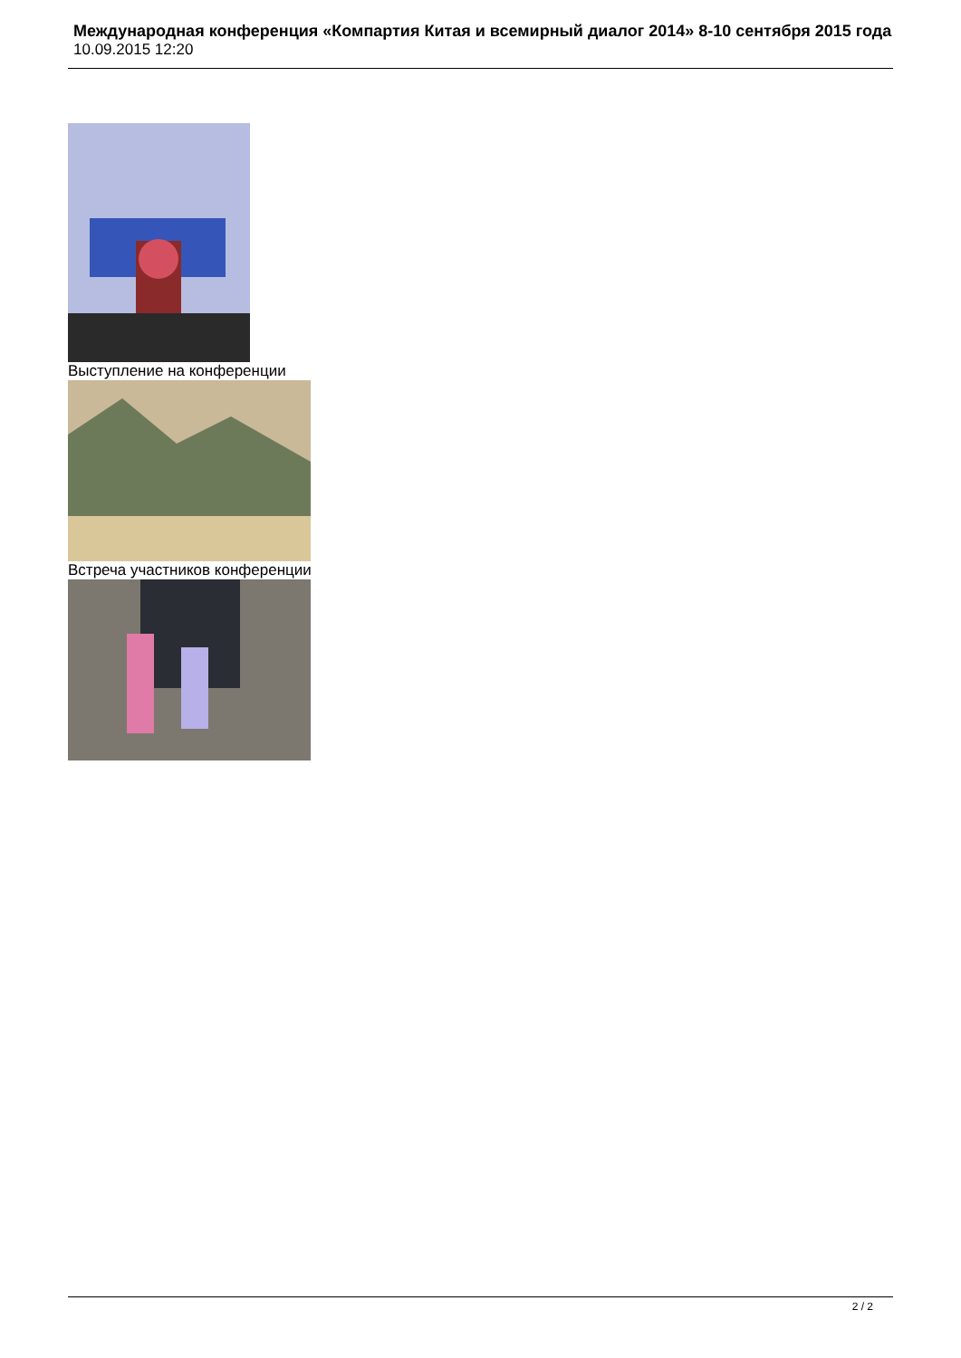Международная конференция «Компартия Китая и всемирный диалог 2014» 8-10 сентября 2015 года
10.09.2015 12:20
Выступление на конференции
Встреча участников конференции
2 / 2